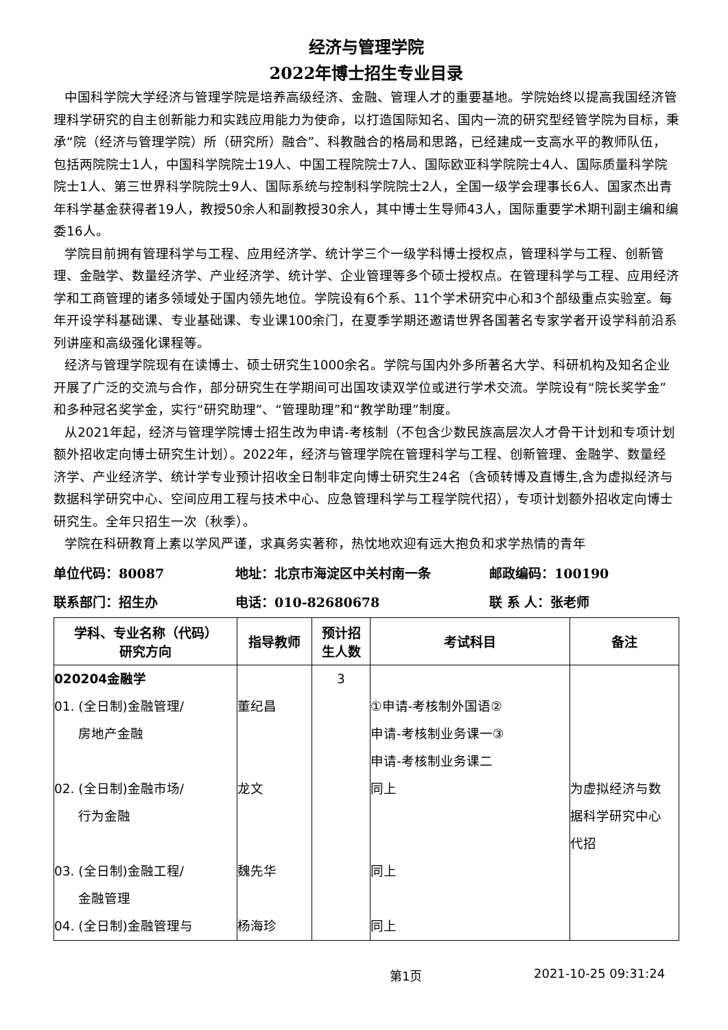经济与管理学院
2022年博士招生专业目录
中国科学院大学经济与管理学院是培养高级经济、金融、管理人才的重要基地。学院始终以提高我国经济管理科学研究的自主创新能力和实践应用能力为使命，以打造国际知名、国内一流的研究型经管学院为目标，秉承“院（经济与管理学院）所（研究所）融合”、科教融合的格局和思路，已经建成一支高水平的教师队伍，包括两院院士1人，中国科学院院士19人、中国工程院院士7人、国际欧亚科学院院士4人、国际质量科学院院士1人、第三世界科学院院士9人、国际系统与控制科学院院士2人，全国一级学会理事长6人、国家杰出青年科学基金获得者19人，教授50余人和副教授30余人，其中博士生导师43人，国际重要学术期刊副主编和编委16人。
学院目前拥有管理科学与工程、应用经济学、统计学三个一级学科博士授权点，管理科学与工程、创新管理、金融学、数量经济学、产业经济学、统计学、企业管理等多个硕士授权点。在管理科学与工程、应用经济学和工商管理的诸多领域处于国内领先地位。学院设有6个系、11个学术研究中心和3个部级重点实验室。每年开设学科基础课、专业基础课、专业课100余门，在夏季学期还邀请世界各国著名专家学者开设学科前沿系列讲座和高级强化课程等。
经济与管理学院现有在读博士、硕士研究生1000余名。学院与国内外多所著名大学、科研机构及知名企业开展了广泛的交流与合作，部分研究生在学期间可出国攻读双学位或进行学术交流。学院设有“院长奖学金”和多种冠名奖学金，实行“研究助理”、“管理助理”和“教学助理”制度。
从2021年起，经济与管理学院博士招生改为申请-考核制（不包含少数民族高层次人才骨干计划和专项计划额外招收定向博士研究生计划）。2022年，经济与管理学院在管理科学与工程、创新管理、金融学、数量经济学、产业经济学、统计学专业预计招收全日制非定向博士研究生24名（含硕转博及直博生,含为虚拟经济与数据科学研究中心、空间应用工程与技术中心、应急管理科学与工程学院代招），专项计划额外招收定向博士研究生。全年只招生一次（秋季）。
学院在科研教育上素以学风严谨，求真务实著称，热忱地欢迎有远大抱负和求学热情的青年
单位代码：80087 地址：北京市海淀区中关村南一条 邮政编码：100190
联系部门：招生办 电话：010-82680678 联 系 人：张老师
| 学科、专业名称（代码） 研究方向 | 指导教师 | 预计招 生人数 | 考试科目 | 备注 |
| --- | --- | --- | --- | --- |
| 020204金融学 01. (全日制)金融管理/ 房地产金融 02. (全日制)金融市场/ 行为金融 03. (全日制)金融工程/ 金融管理 04. (全日制)金融管理与 | 董纪昌 龙文 魏先华 杨海珍 | 3 | ①申请-考核制外国语② 申请-考核制业务课一③ 申请-考核制业务课二 同上 同上 同上 | 为虚拟经济与数 据科学研究中心 代招 |
第1页 2021-10-25 09:31:24